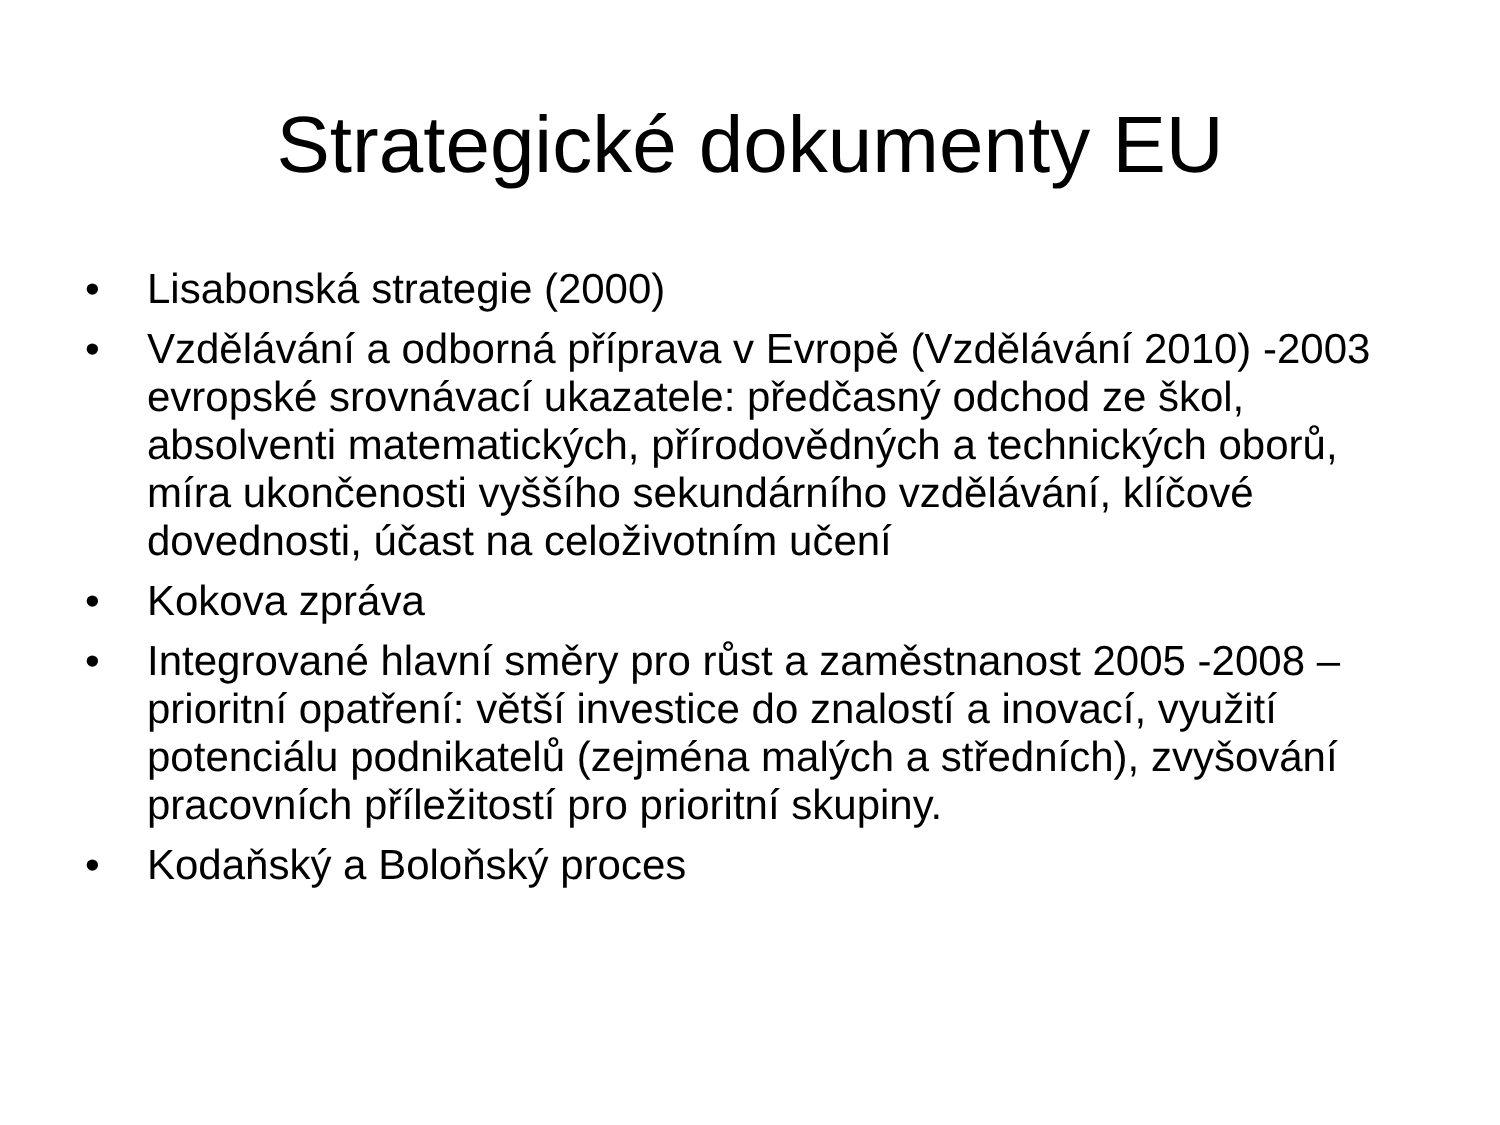Strategické dokumenty EU
• Lisabonská strategie (2000)
• Vzdělávání a odborná příprava v Evropě (Vzdělávání 2010) -2003 evropské srovnávací ukazatele: předčasný odchod ze škol, absolventi matematických, přírodovědných a technických oborů, míra ukončenosti vyššího sekundárního vzdělávání, klíčové dovednosti, účast na celoživotním učení
• Kokova zpráva
• Integrované hlavní směry pro růst a zaměstnanost 2005 -2008 – prioritní opatření: větší investice do znalostí a inovací, využití potenciálu podnikatelů (zejména malých a středních), zvyšování pracovních příležitostí pro prioritní skupiny.
• Kodaňský a Boloňský proces